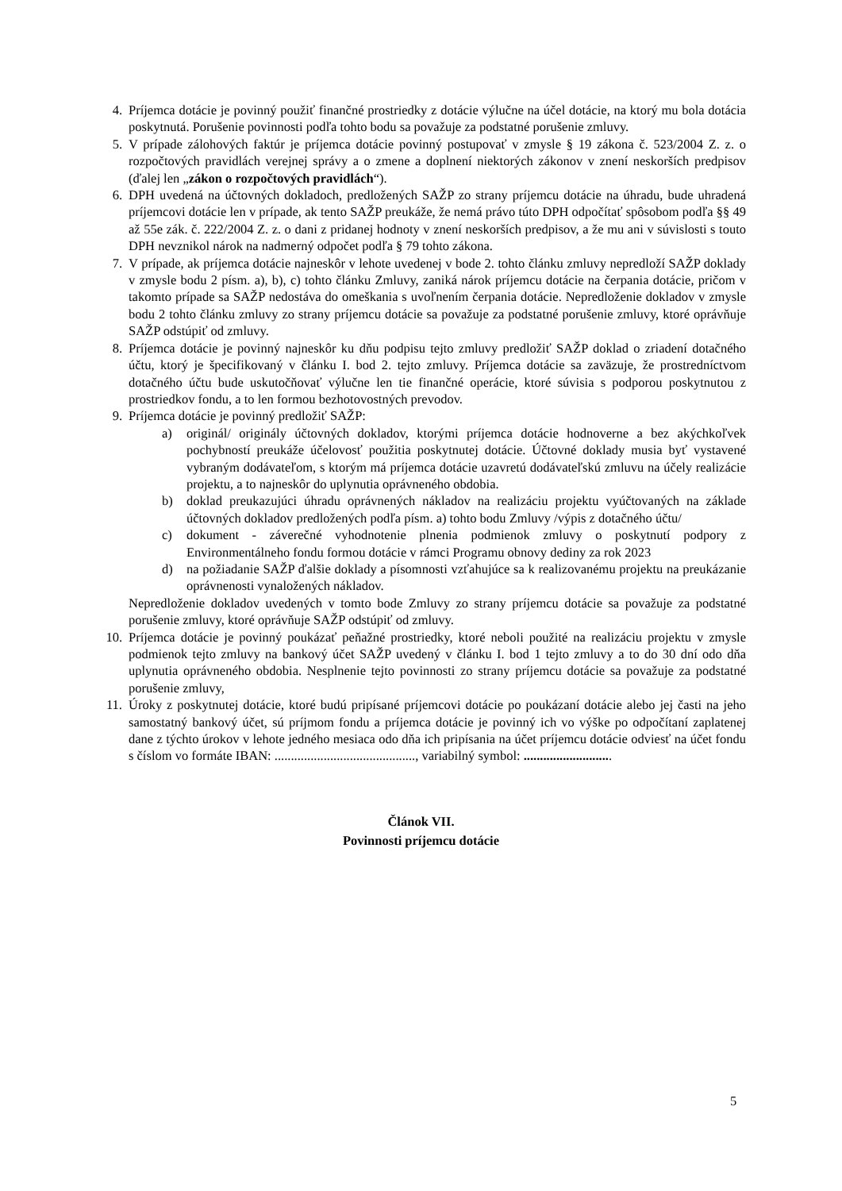4. Príjemca dotácie je povinný použiť finančné prostriedky z dotácie výlučne na účel dotácie, na ktorý mu bola dotácia poskytnutá. Porušenie povinnosti podľa tohto bodu sa považuje za podstatné porušenie zmluvy.
5. V prípade zálohových faktúr je príjemca dotácie povinný postupovať v zmysle § 19 zákona č. 523/2004 Z. z. o rozpočtových pravidlách verejnej správy a o zmene a doplnení niektorých zákonov v znení neskorších predpisov (ďalej len „zákon o rozpočtových pravidlách“).
6. DPH uvedená na účtovných dokladoch, predložených SAŽP zo strany príjemcu dotácie na úhradu, bude uhradená príjemcovi dotácie len v prípade, ak tento SAŽP preukáže, že nemá právo túto DPH odpočítať spôsobom podľa §§ 49 až 55e zák. č. 222/2004 Z. z. o dani z pridanej hodnoty v znení neskorších predpisov, a že mu ani v súvislosti s touto DPH nevznikol nárok na nadmerný odpočet podľa § 79 tohto zákona.
7. V prípade, ak príjemca dotácie najneskôr v lehote uvedenej v bode 2. tohto článku zmluvy nepredloží SAŽP doklady v zmysle bodu 2 písm. a), b), c) tohto článku Zmluvy, zaniká nárok príjemcu dotácie na čerpania dotácie, pričom v takomto prípade sa SAŽP nedostáva do omeškania s uvoľnením čerpania dotácie. Nepredloženie dokladov v zmysle bodu 2 tohto článku zmluvy zo strany príjemcu dotácie sa považuje za podstatné porušenie zmluvy, ktoré oprávňuje SAŽP odstúpiť od zmluvy.
8. Príjemca dotácie je povinný najneskôr ku dňu podpisu tejto zmluvy predložiť SAŽP doklad o zriadení dotačného účtu, ktorý je špecifikovaný v článku I. bod 2. tejto zmluvy. Príjemca dotácie sa zaväzuje, že prostredníctvom dotačného účtu bude uskutočňovať výlučne len tie finančné operácie, ktoré súvisia s podporou poskytnutou z prostriedkov fondu, a to len formou bezhotovostných prevodov.
9. Príjemca dotácie je povinný predložiť SAŽP:
a) originál/ originály účtovných dokladov, ktorými príjemca dotácie hodnoverne a bez akýchkoľvek pochybností preukáže účelovosť použitia poskytnutej dotácie. Účtovné doklady musia byť vystavené vybraným dodávateľom, s ktorým má príjemca dotácie uzavretú dodávateľskú zmluvu na účely realizácie projektu, a to najneskôr do uplynutia oprávneného obdobia.
b) doklad preukazujúci úhradu oprávnených nákladov na realizáciu projektu vyúčtovaných na základe účtovných dokladov predložených podľa písm. a) tohto bodu Zmluvy /výpis z dotačného účtu/
c) dokument - záverečné vyhodnotenie plnenia podmienok zmluvy o poskytnutí podpory z Environmentálneho fondu formou dotácie v rámci Programu obnovy dediny za rok 2023
d) na požiadanie SAŽP ďalšie doklady a písomnosti vzťahujúce sa k realizovanému projektu na preukázanie oprávnenosti vynaložených nákladov.
Nepredloženie dokladov uvedených v tomto bode Zmluvy zo strany príjemcu dotácie sa považuje za podstatné porušenie zmluvy, ktoré oprávňuje SAŽP odstúpiť od zmluvy.
10. Príjemca dotácie je povinný poukázať peňažné prostriedky, ktoré neboli použité na realizáciu projektu v zmysle podmienok tejto zmluvy na bankový účet SAŽP uvedený v článku I. bod 1 tejto zmluvy a to do 30 dní odo dňa uplynutia oprávneného obdobia. Nesplnenie tejto povinnosti zo strany príjemcu dotácie sa považuje za podstatné porušenie zmluvy,
11. Úroky z poskytnutej dotácie, ktoré budú pripísané príjemcovi dotácie po poukázaní dotácie alebo jej časti na jeho samostatný bankový účet, sú príjmom fondu a príjemca dotácie je povinný ich vo výške po odpočítaní zaplatenej dane z týchto úrokov v lehote jedného mesiaca odo dňa ich pripísania na účet príjemcu dotácie odviesť na účet fondu s číslom vo formáte IBAN: ..........................................., variabilný symbol: ...........................
Článok VII.
Povinnosti príjemcu dotácie
5